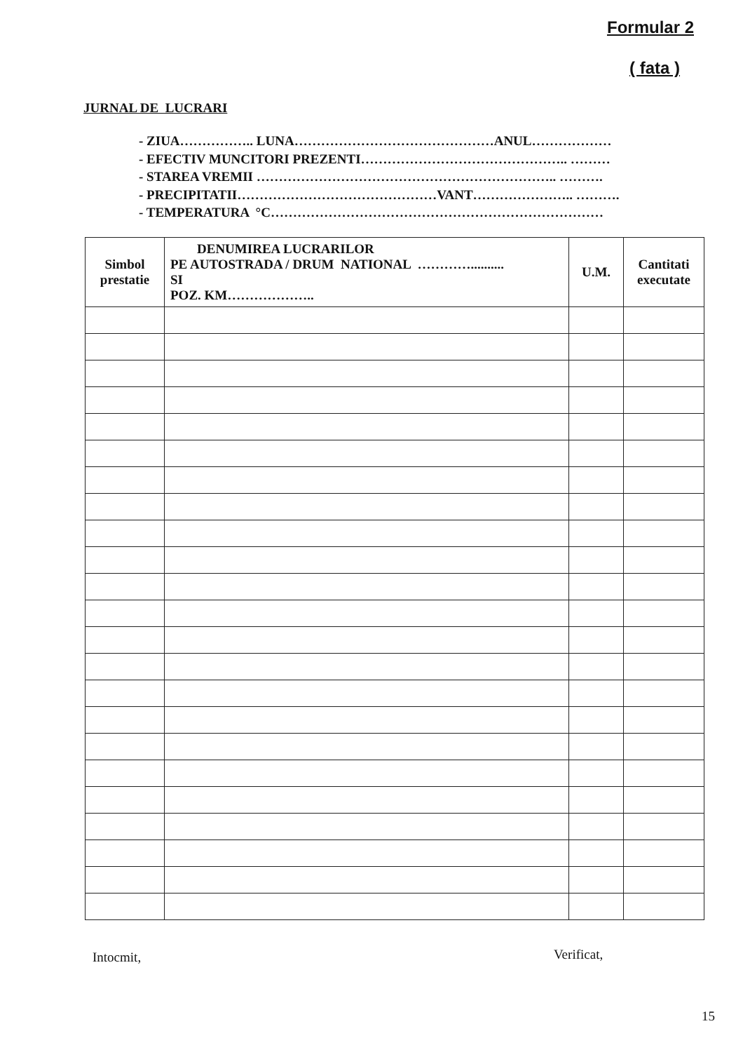Formular 2
( fata )
JURNAL DE LUCRARI
- ZIUA…………….. LUNA………………………………………ANUL………………
- EFECTIV MUNCITORI PREZENTI……………………………………….. ………
- STAREA VREMII ………………………………………………………….. ……….
- PRECIPITATII………………………………………VANT………………….. ……….
- TEMPERATURA °C…………………………………………………………………
| Simbol prestatie | DENUMIREA LUCRARILOR PE AUTOSTRADA / DRUM NATIONAL ………….......... SI POZ. KM……………….. | U.M. | Cantitati executate |
| --- | --- | --- | --- |
Intocmit, Verificat,
15